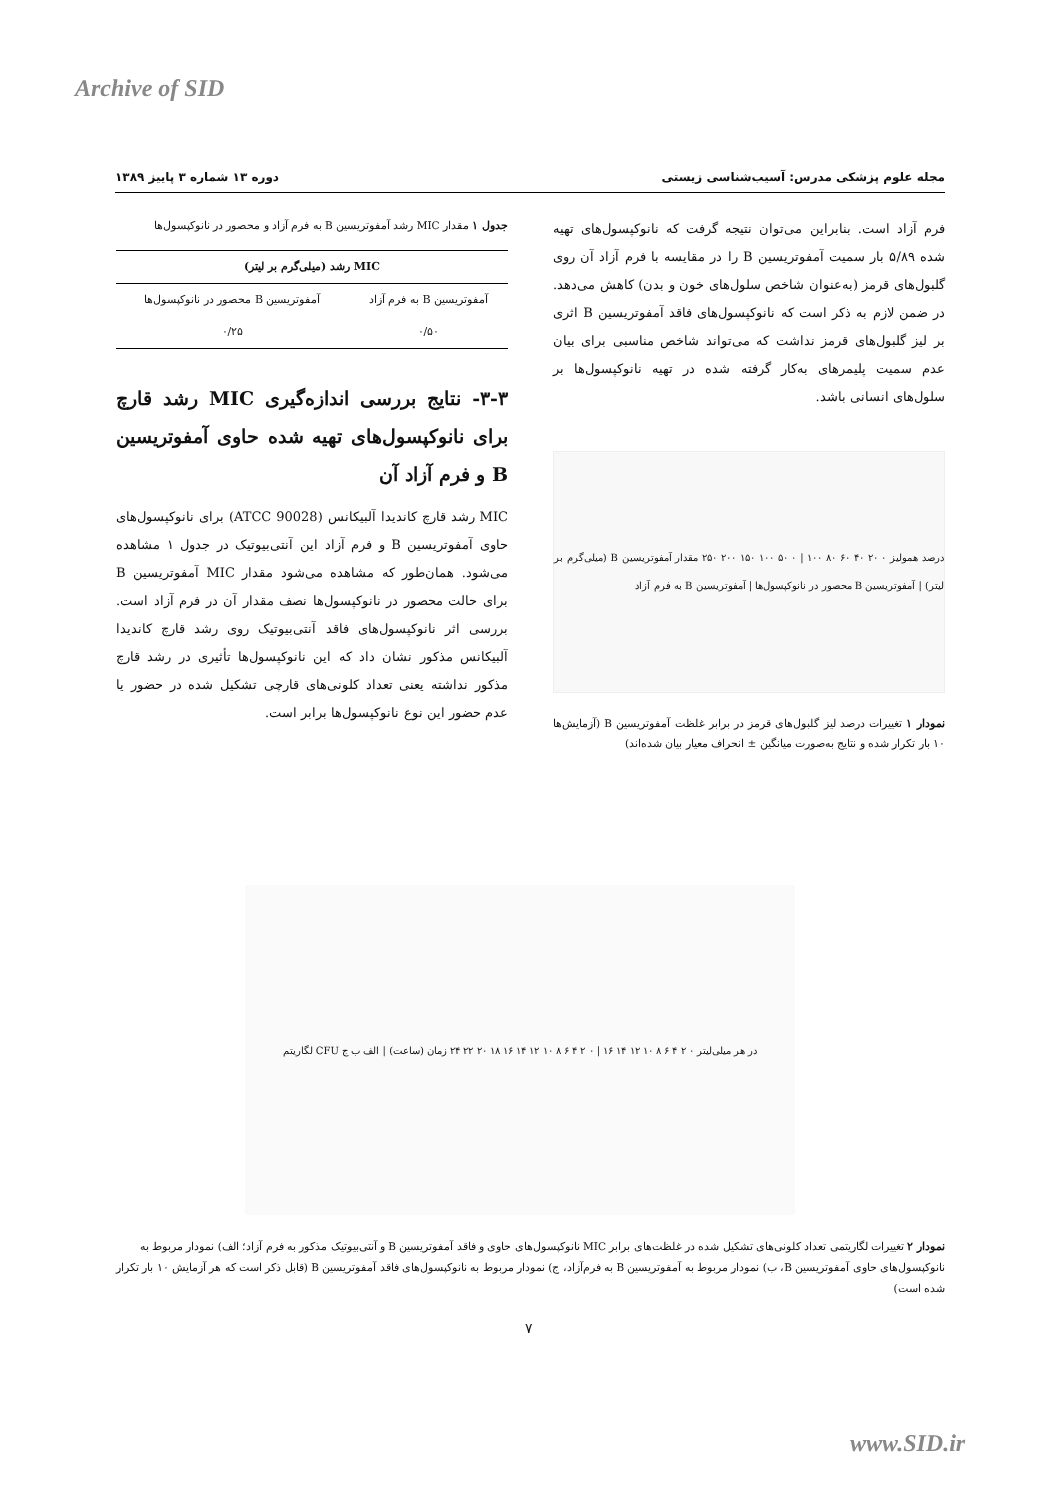Archive of SID
مجله علوم پزشکی مدرس: آسیب‌شناسی زیستی دوره ۱۳ شماره ۳ پاییز ۱۳۸۹
فرم آزاد است. بنابراین می‌توان نتیجه گرفت که نانوکپسول‌های تهیه شده ۵/۸۹ بار سمیت آمفوتریسین B را در مقایسه با فرم آزاد آن روی گلبول‌های قرمز (به‌عنوان شاخص سلول‌های خون و بدن) کاهش می‌دهد. در ضمن لازم به ذکر است که نانوکپسول‌های فاقد آمفوتریسین B اثری بر لیز گلبول‌های قرمز نداشت که می‌تواند شاخص مناسبی برای بیان عدم سمیت پلیمرهای به‌کار گرفته شده در تهیه نانوکپسول‌ها بر سلول‌های انسانی باشد.
درصد همولیز ۰ ۲۰ ۴۰ ۶۰ ۸۰ ۱۰۰ | ۰ ۵۰ ۱۰۰ ۱۵۰ ۲۰۰ ۲۵۰ مقدار آمفوتریسین B (میلی‌گرم بر لیتر) | آمفوتریسین B محصور در نانوکپسول‌ها | آمفوتریسین B به فرم آزاد
نمودار ۱ تغییرات درصد لیز گلبول‌های قرمز در برابر غلظت آمفوتریسین B (آزمایش‌ها ۱۰ بار تکرار شده و نتایج به‌صورت میانگین ± انحراف معیار بیان شده‌اند)
جدول ۱ مقدار MIC رشد آمفوتریسین B به فرم آزاد و محصور در نانوکپسول‌ها
| MIC رشد (میلی‌گرم بر لیتر) | |
| --- | --- |
| آمفوتریسین B به فرم آزاد | آمفوتریسین B محصور در نانوکپسول‌ها |
| ۰/۵۰ | ۰/۲۵ |
۳-۳- نتایج بررسی اندازه‌گیری MIC رشد قارچ برای نانوکپسول‌های تهیه شده حاوی آمفوتریسین B و فرم آزاد آن
MIC رشد قارچ کاندیدا آلبیکانس (ATCC 90028) برای نانوکپسول‌های حاوی آمفوتریسین B و فرم آزاد این آنتی‌بیوتیک در جدول ۱ مشاهده می‌شود. همان‌طور که مشاهده می‌شود مقدار MIC آمفوتریسین B برای حالت محصور در نانوکپسول‌ها نصف مقدار آن در فرم آزاد است. بررسی اثر نانوکپسول‌های فاقد آنتی‌بیوتیک روی رشد قارچ کاندیدا آلبیکانس مذکور نشان داد که این نانوکپسول‌ها تأثیری در رشد قارچ مذکور نداشته یعنی تعداد کلونی‌های قارچی تشکیل شده در حضور یا عدم حضور این نوع نانوکپسول‌ها برابر است.
لگاریتم CFU در هر میلی‌لیتر ۰ ۲ ۴ ۶ ۸ ۱۰ ۱۲ ۱۴ ۱۶ | ۰ ۲ ۴ ۶ ۸ ۱۰ ۱۲ ۱۴ ۱۶ ۱۸ ۲۰ ۲۲ ۲۴ زمان (ساعت) | الف ب ج
نمودار ۲ تغییرات لگاریتمی تعداد کلونی‌های تشکیل شده در غلظت‌های برابر MIC نانوکپسول‌های حاوی و فاقد آمفوتریسین B و آنتی‌بیوتیک مذکور به فرم آزاد؛ الف) نمودار مربوط به نانوکپسول‌های حاوی آمفوتریسین B، ب) نمودار مربوط به آمفوتریسین B به فرم‌آزاد، ج) نمودار مربوط به نانوکپسول‌های فاقد آمفوتریسین B (قابل ذکر است که هر آزمایش ۱۰ بار تکرار شده است)
۷
www.SID.ir